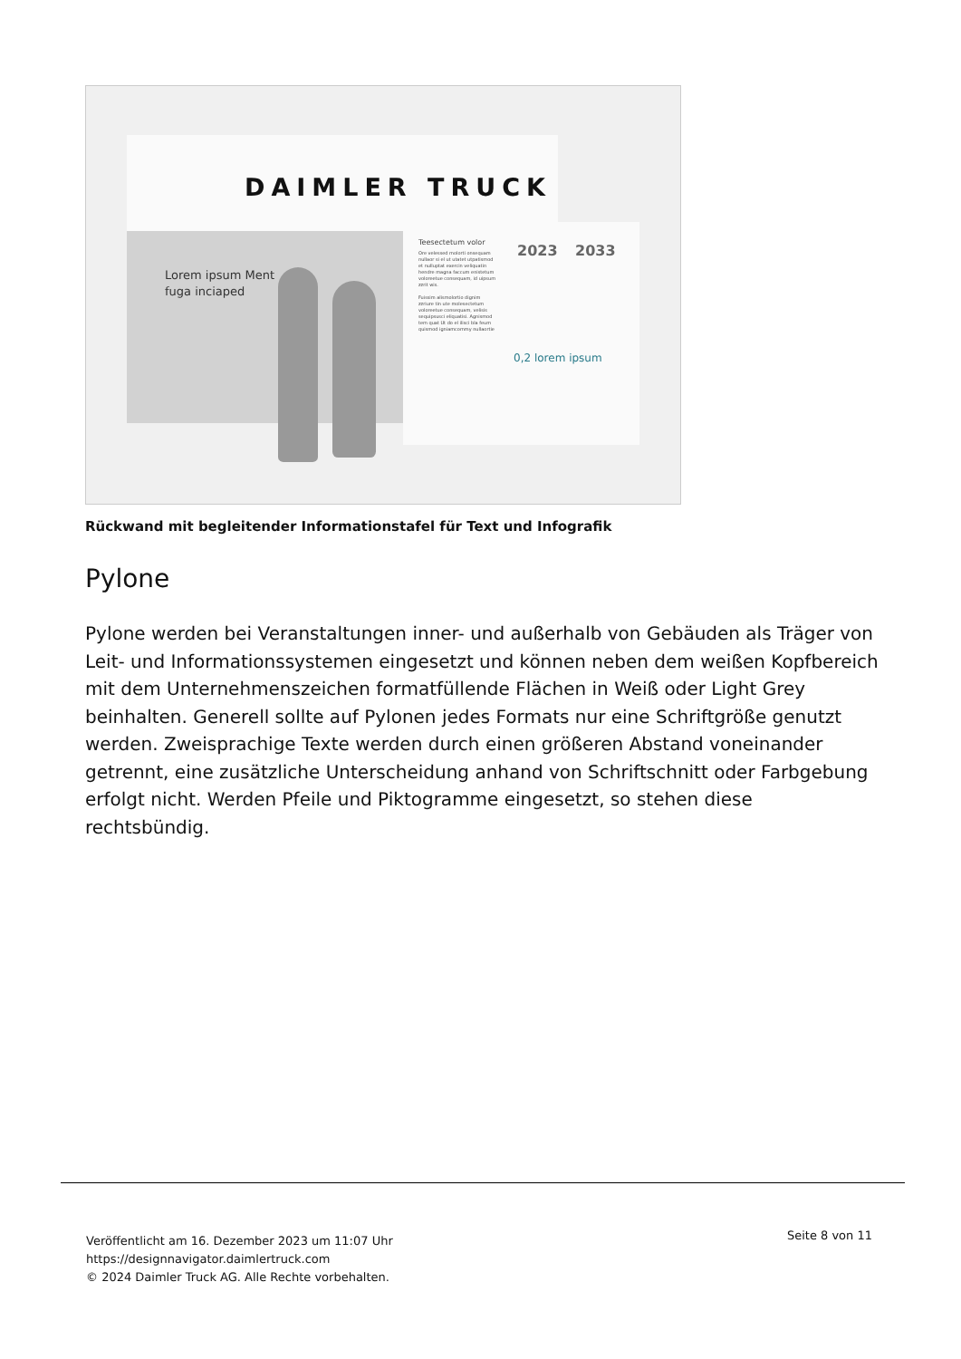DAIMLER TRUCK
Lorem ipsum Ment
fuga inciaped
Teesectetum volor
Ore velessed molorti onsequam nullaor si el ut utatet utpatismod et nulluptat exercin veliquatin hendre magna faccum enistetum voloreetue consequam, id uipsum zzrit wis.
Fuissim alismolortio dignim zzriure tin ute molesectetum voloreetue consequam, velisis sequipsusci eliquatisi. Agnismod tem quat Ut do el ilisci bla feum quismod igniamcommy nullaortie
2023 2033
0,2 lorem ipsum
Rückwand mit begleitender Informationstafel für Text und Infografik
Pylone
Pylone werden bei Veranstaltungen inner- und außerhalb von Gebäuden als Träger von Leit- und Informationssystemen eingesetzt und können neben dem weißen Kopfbereich mit dem Unternehmenszeichen formatfüllende Flächen in Weiß oder Light Grey beinhalten. Generell sollte auf Pylonen jedes Formats nur eine Schriftgröße genutzt werden. Zweisprachige Texte werden durch einen größeren Abstand voneinander getrennt, eine zusätzliche Unterscheidung anhand von Schriftschnitt oder Farbgebung erfolgt nicht. Werden Pfeile und Piktogramme eingesetzt, so stehen diese rechtsbündig.
Veröffentlicht am 16. Dezember 2023 um 11:07 Uhr
https://designnavigator.daimlertruck.com
© 2024 Daimler Truck AG. Alle Rechte vorbehalten.
Seite 8 von 11